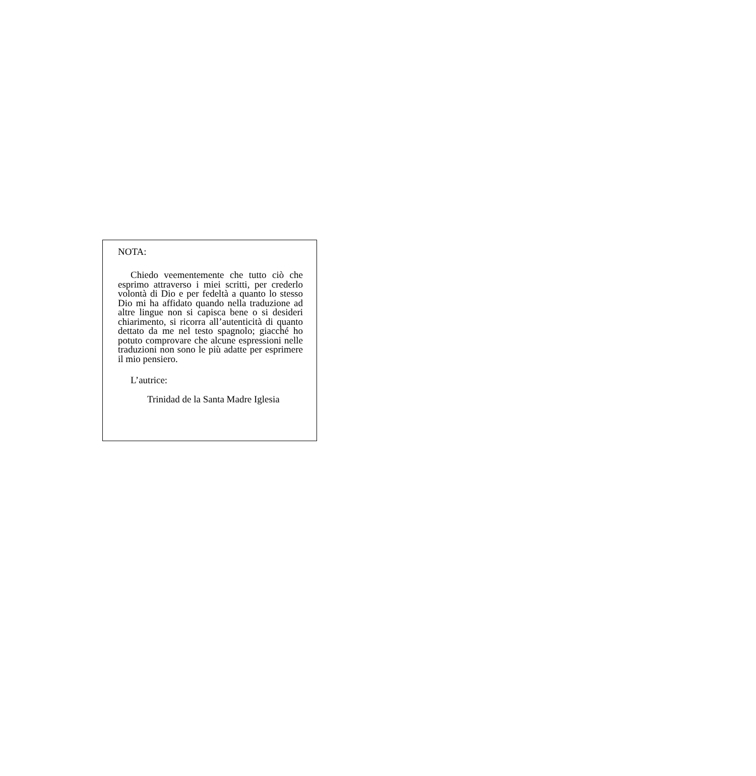NOTA:
Chiedo veementemente che tutto ciò che esprimo attraverso i miei scritti, per crederlo volontà di Dio e per fedeltà a quanto lo stesso Dio mi ha affidato quando nella traduzione ad altre lingue non si capisca bene o si desideri chiarimento, si ricorra all’autenticità di quanto dettato da me nel testo spagnolo; giacché ho potuto comprovare che alcune espressioni nelle traduzioni non sono le più adatte per esprimere il mio pensiero.
L’autrice:
Trinidad de la Santa Madre Iglesia